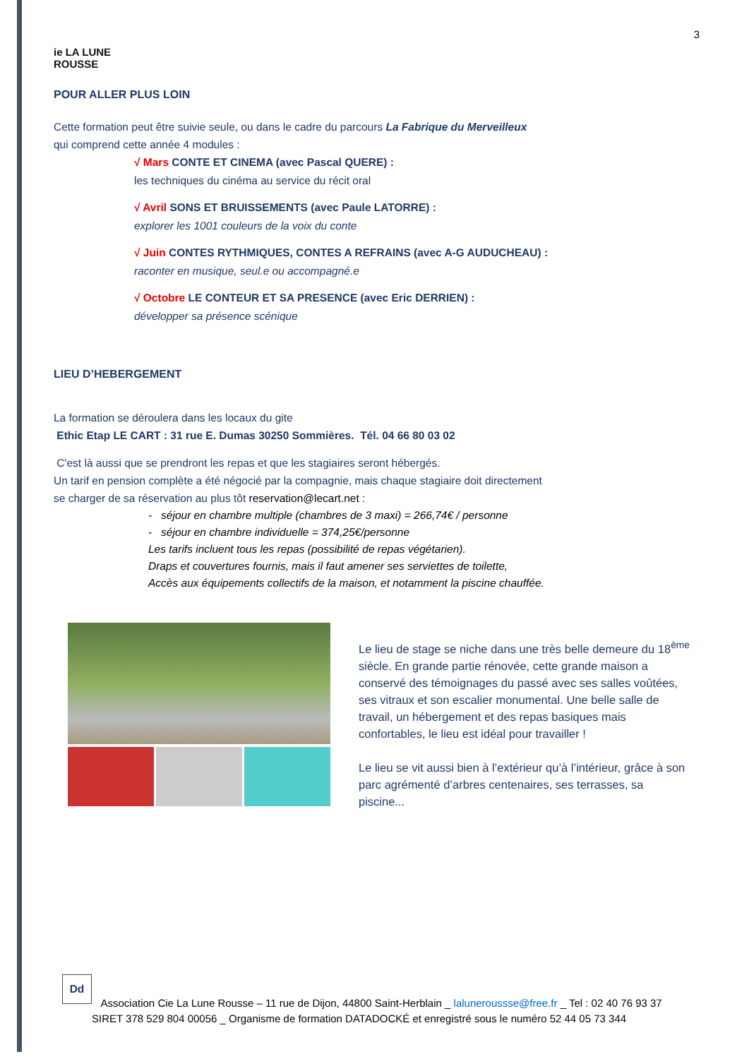3
ie LA LUNE
ROUSSE
POUR ALLER PLUS LOIN
Cette formation peut être suivie seule, ou dans le cadre du parcours La Fabrique du Merveilleux
qui comprend cette année 4 modules :
√ Mars CONTE ET CINEMA (avec Pascal QUERE) :
les techniques du cinéma au service du récit oral
√ Avril SONS ET BRUISSEMENTS (avec Paule LATORRE) :
explorer les 1001 couleurs de la voix du conte
√ Juin CONTES RYTHMIQUES, CONTES A REFRAINS (avec A-G AUDUCHEAU) :
raconter en musique, seul.e ou accompagné.e
√ Octobre LE CONTEUR ET SA PRESENCE (avec Eric DERRIEN) :
développer sa présence scénique
LIEU D’HEBERGEMENT
La formation se déroulera dans les locaux du gite
Ethic Etap LE CART : 31 rue E. Dumas 30250 Sommières. Tél. 04 66 80 03 02
C'est là aussi que se prendront les repas et que les stagiaires seront hébergés.
Un tarif en pension complète a été négocié par la compagnie, mais chaque stagiaire doit directement
se charger de sa réservation au plus tôt reservation@lecart.net :
- séjour en chambre multiple (chambres de 3 maxi) = 266,74€ / personne
- séjour en chambre individuelle = 374,25€/personne
Les tarifs incluent tous les repas (possibilité de repas végétarien).
Draps et couvertures fournis, mais il faut amener ses serviettes de toilette,
Accès aux équipements collectifs de la maison, et notamment la piscine chauffée.
Le lieu de stage se niche dans une très belle demeure du 18<sup>ème</sup> siècle. En grande partie rénovée, cette grande maison a conservé des témoignages du passé avec ses salles voûtées, ses vitraux et son escalier monumental. Une belle salle de travail, un hébergement et des repas basiques mais confortables, le lieu est idéal pour travailler !
Le lieu se vit aussi bien à l’extérieur qu’à l’intérieur, grâce à son parc agrémenté d’arbres centenaires, ses terrasses, sa piscine...
Dd
Association Cie La Lune Rousse – 11 rue de Dijon, 44800 Saint-Herblain _ laluneroussse@free.fr _ Tel : 02 40 76 93 37
SIRET 378 529 804 00056 _ Organisme de formation DATADOCKÉ et enregistré sous le numéro 52 44 05 73 344